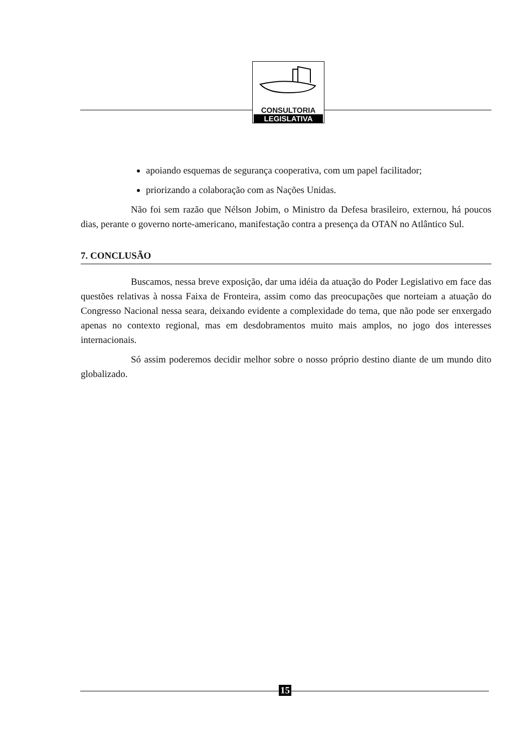CONSULTORIA
LEGISLATIVA
apoiando esquemas de segurança cooperativa, com um papel facilitador;
priorizando a colaboração com as Nações Unidas.
Não foi sem razão que Nélson Jobim, o Ministro da Defesa brasileiro, externou, há poucos dias, perante o governo norte-americano, manifestação contra a presença da OTAN no Atlântico Sul.
7. CONCLUSÃO
Buscamos, nessa breve exposição, dar uma idéia da atuação do Poder Legislativo em face das questões relativas à nossa Faixa de Fronteira, assim como das preocupações que norteiam a atuação do Congresso Nacional nessa seara, deixando evidente a complexidade do tema, que não pode ser enxergado apenas no contexto regional, mas em desdobramentos muito mais amplos, no jogo dos interesses internacionais.
Só assim poderemos decidir melhor sobre o nosso próprio destino diante de um mundo dito globalizado.
15